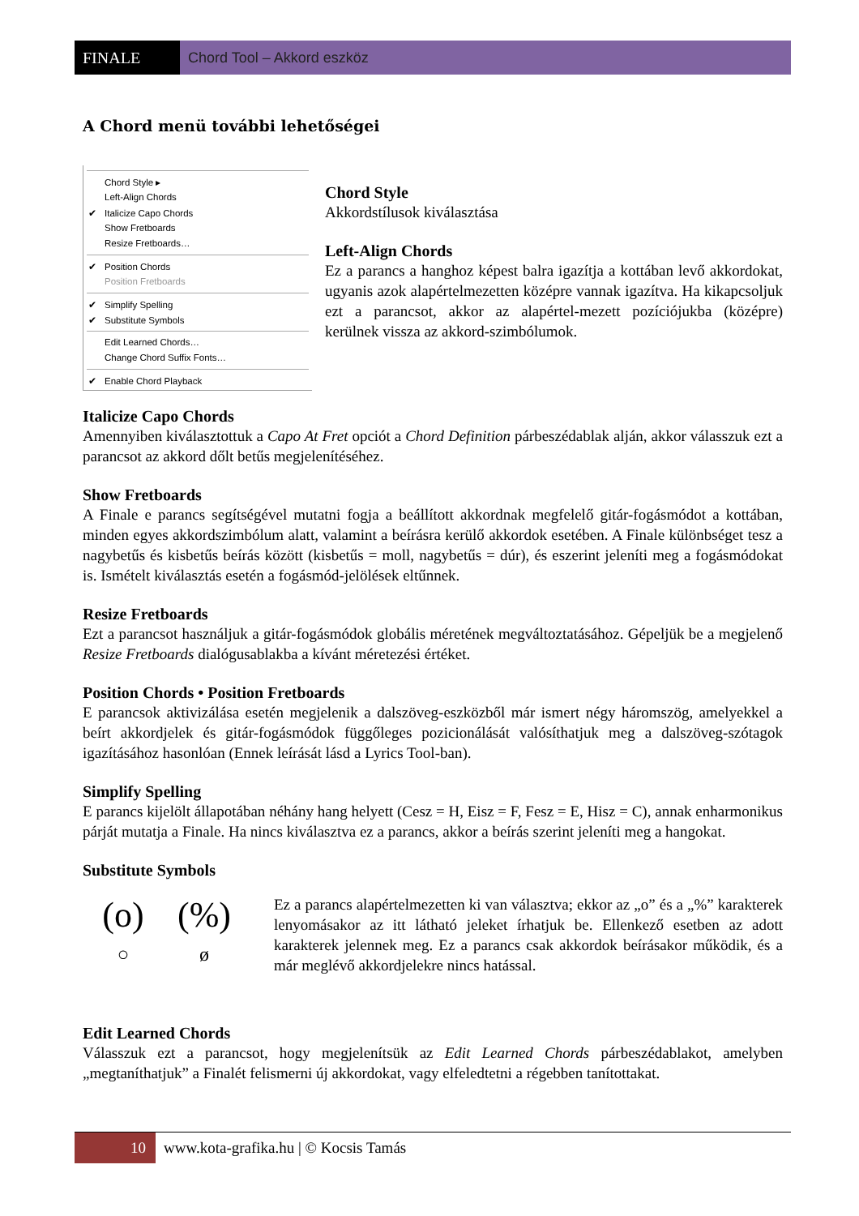FINALE Chord Tool – Akkord eszköz
A Chord menü további lehetőségei
Chord Style ▸
Left-Align Chords
✔ Italicize Capo Chords
Show Fretboards
Resize Fretboards…
✔ Position Chords
Position Fretboards
✔ Simplify Spelling
✔ Substitute Symbols
Edit Learned Chords…
Change Chord Suffix Fonts…
✔ Enable Chord Playback
Chord Style
Akkordstílusok kiválasztása
Left-Align Chords
Ez a parancs a hanghoz képest balra igazítja a kottában levő akkordokat, ugyanis azok alapértelmezetten középre vannak igazítva. Ha kikapcsoljuk ezt a parancsot, akkor az alapértel-mezett pozíciójukba (középre) kerülnek vissza az akkord-szimbólumok.
Italicize Capo Chords
Amennyiben kiválasztottuk a Capo At Fret opciót a Chord Definition párbeszédablak alján, akkor válasszuk ezt a parancsot az akkord dőlt betűs megjelenítéséhez.
Show Fretboards
A Finale e parancs segítségével mutatni fogja a beállított akkordnak megfelelő gitár-fogásmódot a kottában, minden egyes akkordszimbólum alatt, valamint a beírásra kerülő akkordok esetében. A Finale különbséget tesz a nagybetűs és kisbetűs beírás között (kisbetűs = moll, nagybetűs = dúr), és eszerint jeleníti meg a fogásmódokat is. Ismételt kiválasztás esetén a fogásmód-jelölések eltűnnek.
Resize Fretboards
Ezt a parancsot használjuk a gitár-fogásmódok globális méretének megváltoztatásához. Gépeljük be a megjelenő Resize Fretboards dialógusablakba a kívánt méretezési értéket.
Position Chords • Position Fretboards
E parancsok aktivizálása esetén megjelenik a dalszöveg-eszközből már ismert négy háromszög, amelyekkel a beírt akkordjelek és gitár-fogásmódok függőleges pozicionálását valósíthatjuk meg a dalszöveg-szótagok igazításához hasonlóan (Ennek leírását lásd a Lyrics Tool-ban).
Simplify Spelling
E parancs kijelölt állapotában néhány hang helyett (Cesz = H, Eisz = F, Fesz = E, Hisz = C), annak enharmonikus párját mutatja a Finale. Ha nincs kiválasztva ez a parancs, akkor a beírás szerint jeleníti meg a hangokat.
Substitute Symbols
(o) (%)
○ ø
Ez a parancs alapértelmezetten ki van választva; ekkor az „o” és a „%” karakterek lenyomásakor az itt látható jeleket írhatjuk be. Ellenkező esetben az adott karakterek jelennek meg. Ez a parancs csak akkordok beírásakor működik, és a már meglévő akkordjelekre nincs hatással.
Edit Learned Chords
Válasszuk ezt a parancsot, hogy megjelenítsük az Edit Learned Chords párbeszédablakot, amelyben „megtaníthatjuk” a Finalét felismerni új akkordokat, vagy elfeledtetni a régebben tanítottakat.
10 www.kota-grafika.hu | © Kocsis Tamás